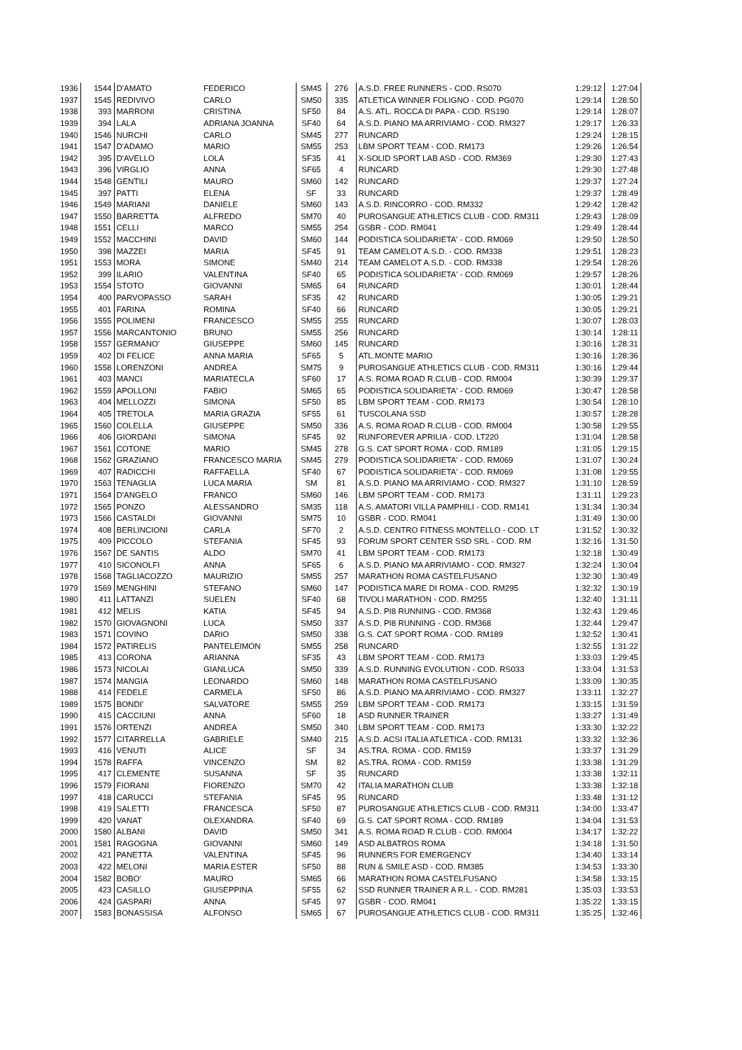| 1936 | 1544 | D'AMATO | FEDERICO | SM45 | 276 | A.S.D. FREE RUNNERS - COD. RS070 | 1:29:12 | 1:27:04 |
| 1937 | 1545 | REDIVIVO | CARLO | SM50 | 335 | ATLETICA WINNER FOLIGNO - COD. PG070 | 1:29:14 | 1:28:50 |
| 1938 | 393 | MARRONI | CRISTINA | SF50 | 84 | A.S. ATL. ROCCA DI PAPA - COD. RS190 | 1:29:14 | 1:28:07 |
| 1939 | 394 | LALA | ADRIANA JOANNA | SF40 | 64 | A.S.D. PIANO MA ARRIVIAMO - COD. RM327 | 1:29:17 | 1:26:33 |
| 1940 | 1546 | NURCHI | CARLO | SM45 | 277 | RUNCARD | 1:29:24 | 1:28:15 |
| 1941 | 1547 | D'ADAMO | MARIO | SM55 | 253 | LBM SPORT TEAM - COD. RM173 | 1:29:26 | 1:26:54 |
| 1942 | 395 | D'AVELLO | LOLA | SF35 | 41 | X-SOLID SPORT LAB ASD - COD. RM369 | 1:29:30 | 1:27:43 |
| 1943 | 396 | VIRGLIO | ANNA | SF65 | 4 | RUNCARD | 1:29:30 | 1:27:48 |
| 1944 | 1548 | GENTILI | MAURO | SM60 | 142 | RUNCARD | 1:29:37 | 1:27:24 |
| 1945 | 397 | PATTI | ELENA | SF | 33 | RUNCARD | 1:29:37 | 1:28:49 |
| 1946 | 1549 | MARIANI | DANIELE | SM60 | 143 | A.S.D. RINCORRO - COD. RM332 | 1:29:42 | 1:28:42 |
| 1947 | 1550 | BARRETTA | ALFREDO | SM70 | 40 | PUROSANGUE ATHLETICS CLUB - COD. RM311 | 1:29:43 | 1:28:09 |
| 1948 | 1551 | CELLI | MARCO | SM55 | 254 | GSBR - COD. RM041 | 1:29:49 | 1:28:44 |
| 1949 | 1552 | MACCHINI | DAVID | SM60 | 144 | PODISTICA SOLIDARIETA' - COD. RM069 | 1:29:50 | 1:28:50 |
| 1950 | 398 | MAZZEI | MARIA | SF45 | 91 | TEAM CAMELOT A.S.D. - COD. RM338 | 1:29:51 | 1:28:23 |
| 1951 | 1553 | MORA | SIMONE | SM40 | 214 | TEAM CAMELOT A.S.D. - COD. RM338 | 1:29:54 | 1:28:26 |
| 1952 | 399 | ILARIO | VALENTINA | SF40 | 65 | PODISTICA SOLIDARIETA' - COD. RM069 | 1:29:57 | 1:28:26 |
| 1953 | 1554 | STOTO | GIOVANNI | SM65 | 64 | RUNCARD | 1:30:01 | 1:28:44 |
| 1954 | 400 | PARVOPASSO | SARAH | SF35 | 42 | RUNCARD | 1:30:05 | 1:29:21 |
| 1955 | 401 | FARINA | ROMINA | SF40 | 66 | RUNCARD | 1:30:05 | 1:29:21 |
| 1956 | 1555 | POLIMENI | FRANCESCO | SM55 | 255 | RUNCARD | 1:30:07 | 1:28:03 |
| 1957 | 1556 | MARCANTONIO | BRUNO | SM55 | 256 | RUNCARD | 1:30:14 | 1:28:11 |
| 1958 | 1557 | GERMANO' | GIUSEPPE | SM60 | 145 | RUNCARD | 1:30:16 | 1:28:31 |
| 1959 | 402 | DI FELICE | ANNA MARIA | SF65 | 5 | ATL.MONTE MARIO | 1:30:16 | 1:28:36 |
| 1960 | 1558 | LORENZONI | ANDREA | SM75 | 9 | PUROSANGUE ATHLETICS CLUB - COD. RM311 | 1:30:16 | 1:29:44 |
| 1961 | 403 | MANCI | MARIATECLA | SF60 | 17 | A.S. ROMA ROAD R.CLUB - COD. RM004 | 1:30:39 | 1:29:37 |
| 1962 | 1559 | APOLLONI | FABIO | SM65 | 65 | PODISTICA SOLIDARIETA' - COD. RM069 | 1:30:47 | 1:28:58 |
| 1963 | 404 | MELLOZZI | SIMONA | SF50 | 85 | LBM SPORT TEAM - COD. RM173 | 1:30:54 | 1:28:10 |
| 1964 | 405 | TRETOLA | MARIA GRAZIA | SF55 | 61 | TUSCOLANA SSD | 1:30:57 | 1:28:28 |
| 1965 | 1560 | COLELLA | GIUSEPPE | SM50 | 336 | A.S. ROMA ROAD R.CLUB - COD. RM004 | 1:30:58 | 1:29:55 |
| 1966 | 406 | GIORDANI | SIMONA | SF45 | 92 | RUNFOREVER APRILIA - COD. LT220 | 1:31:04 | 1:28:58 |
| 1967 | 1561 | COTONE | MARIO | SM45 | 278 | G.S. CAT SPORT ROMA - COD. RM189 | 1:31:05 | 1:29:15 |
| 1968 | 1562 | GRAZIANO | FRANCESCO MARIA | SM45 | 279 | PODISTICA SOLIDARIETA' - COD. RM069 | 1:31:07 | 1:30:24 |
| 1969 | 407 | RADICCHI | RAFFAELLA | SF40 | 67 | PODISTICA SOLIDARIETA' - COD. RM069 | 1:31:08 | 1:29:55 |
| 1970 | 1563 | TENAGLIA | LUCA MARIA | SM | 81 | A.S.D. PIANO MA ARRIVIAMO - COD. RM327 | 1:31:10 | 1:28:59 |
| 1971 | 1564 | D'ANGELO | FRANCO | SM60 | 146 | LBM SPORT TEAM - COD. RM173 | 1:31:11 | 1:29:23 |
| 1972 | 1565 | PONZO | ALESSANDRO | SM35 | 118 | A.S. AMATORI VILLA PAMPHILI - COD. RM141 | 1:31:34 | 1:30:34 |
| 1973 | 1566 | CASTALDI | GIOVANNI | SM75 | 10 | GSBR - COD. RM041 | 1:31:49 | 1:30:00 |
| 1974 | 408 | BERLINCIONI | CARLA | SF70 | 2 | A.S.D. CENTRO FITNESS MONTELLO - COD. LT | 1:31:52 | 1:30:32 |
| 1975 | 409 | PICCOLO | STEFANIA | SF45 | 93 | FORUM SPORT CENTER SSD SRL - COD. RM | 1:32:16 | 1:31:50 |
| 1976 | 1567 | DE SANTIS | ALDO | SM70 | 41 | LBM SPORT TEAM - COD. RM173 | 1:32:18 | 1:30:49 |
| 1977 | 410 | SICONOLFI | ANNA | SF65 | 6 | A.S.D. PIANO MA ARRIVIAMO - COD. RM327 | 1:32:24 | 1:30:04 |
| 1978 | 1568 | TAGLIACOZZO | MAURIZIO | SM55 | 257 | MARATHON ROMA CASTELFUSANO | 1:32:30 | 1:30:49 |
| 1979 | 1569 | MENGHINI | STEFANO | SM60 | 147 | PODISTICA MARE DI ROMA - COD. RM295 | 1:32:32 | 1:30:19 |
| 1980 | 411 | LATTANZI | SUELEN | SF40 | 68 | TIVOLI MARATHON - COD. RM255 | 1:32:40 | 1:31:11 |
| 1981 | 412 | MELIS | KATIA | SF45 | 94 | A.S.D. PI8 RUNNING - COD. RM368 | 1:32:43 | 1:29:46 |
| 1982 | 1570 | GIOVAGNONI | LUCA | SM50 | 337 | A.S.D. PI8 RUNNING - COD. RM368 | 1:32:44 | 1:29:47 |
| 1983 | 1571 | COVINO | DARIO | SM50 | 338 | G.S. CAT SPORT ROMA - COD. RM189 | 1:32:52 | 1:30:41 |
| 1984 | 1572 | PATIRELIS | PANTELEIMON | SM55 | 258 | RUNCARD | 1:32:55 | 1:31:22 |
| 1985 | 413 | CORONA | ARIANNA | SF35 | 43 | LBM SPORT TEAM - COD. RM173 | 1:33:03 | 1:29:45 |
| 1986 | 1573 | NICOLAI | GIANLUCA | SM50 | 339 | A.S.D. RUNNING EVOLUTION - COD. RS033 | 1:33:04 | 1:31:53 |
| 1987 | 1574 | MANGIA | LEONARDO | SM60 | 148 | MARATHON ROMA CASTELFUSANO | 1:33:09 | 1:30:35 |
| 1988 | 414 | FEDELE | CARMELA | SF50 | 86 | A.S.D. PIANO MA ARRIVIAMO - COD. RM327 | 1:33:11 | 1:32:27 |
| 1989 | 1575 | BONDI' | SALVATORE | SM55 | 259 | LBM SPORT TEAM - COD. RM173 | 1:33:15 | 1:31:59 |
| 1990 | 415 | CACCIUNI | ANNA | SF60 | 18 | ASD RUNNER TRAINER | 1:33:27 | 1:31:49 |
| 1991 | 1576 | ORTENZI | ANDREA | SM50 | 340 | LBM SPORT TEAM - COD. RM173 | 1:33:30 | 1:32:22 |
| 1992 | 1577 | CITARRELLA | GABRIELE | SM40 | 215 | A.S.D. ACSI ITALIA ATLETICA - COD. RM131 | 1:33:32 | 1:32:36 |
| 1993 | 416 | VENUTI | ALICE | SF | 34 | AS.TRA. ROMA - COD. RM159 | 1:33:37 | 1:31:29 |
| 1994 | 1578 | RAFFA | VINCENZO | SM | 82 | AS.TRA. ROMA - COD. RM159 | 1:33:38 | 1:31:29 |
| 1995 | 417 | CLEMENTE | SUSANNA | SF | 35 | RUNCARD | 1:33:38 | 1:32:11 |
| 1996 | 1579 | FIORANI | FIORENZO | SM70 | 42 | ITALIA MARATHON CLUB | 1:33:38 | 1:32:18 |
| 1997 | 418 | CARUCCI | STEFANIA | SF45 | 95 | RUNCARD | 1:33:48 | 1:31:12 |
| 1998 | 419 | SALETTI | FRANCESCA | SF50 | 87 | PUROSANGUE ATHLETICS CLUB - COD. RM311 | 1:34:00 | 1:33:47 |
| 1999 | 420 | VANAT | OLEXANDRA | SF40 | 69 | G.S. CAT SPORT ROMA - COD. RM189 | 1:34:04 | 1:31:53 |
| 2000 | 1580 | ALBANI | DAVID | SM50 | 341 | A.S. ROMA ROAD R.CLUB - COD. RM004 | 1:34:17 | 1:32:22 |
| 2001 | 1581 | RAGOGNA | GIOVANNI | SM60 | 149 | ASD ALBATROS ROMA | 1:34:18 | 1:31:50 |
| 2002 | 421 | PANETTA | VALENTINA | SF45 | 96 | RUNNERS FOR EMERGENCY | 1:34:40 | 1:33:14 |
| 2003 | 422 | MELONI | MARIA ESTER | SF50 | 88 | RUN & SMILE ASD - COD. RM385 | 1:34:53 | 1:33:30 |
| 2004 | 1582 | BOBO' | MAURO | SM65 | 66 | MARATHON ROMA CASTELFUSANO | 1:34:58 | 1:33:15 |
| 2005 | 423 | CASILLO | GIUSEPPINA | SF55 | 62 | SSD RUNNER TRAINER A R.L. - COD. RM281 | 1:35:03 | 1:33:53 |
| 2006 | 424 | GASPARI | ANNA | SF45 | 97 | GSBR - COD. RM041 | 1:35:22 | 1:33:15 |
| 2007 | 1583 | BONASSISA | ALFONSO | SM65 | 67 | PUROSANGUE ATHLETICS CLUB - COD. RM311 | 1:35:25 | 1:32:46 |